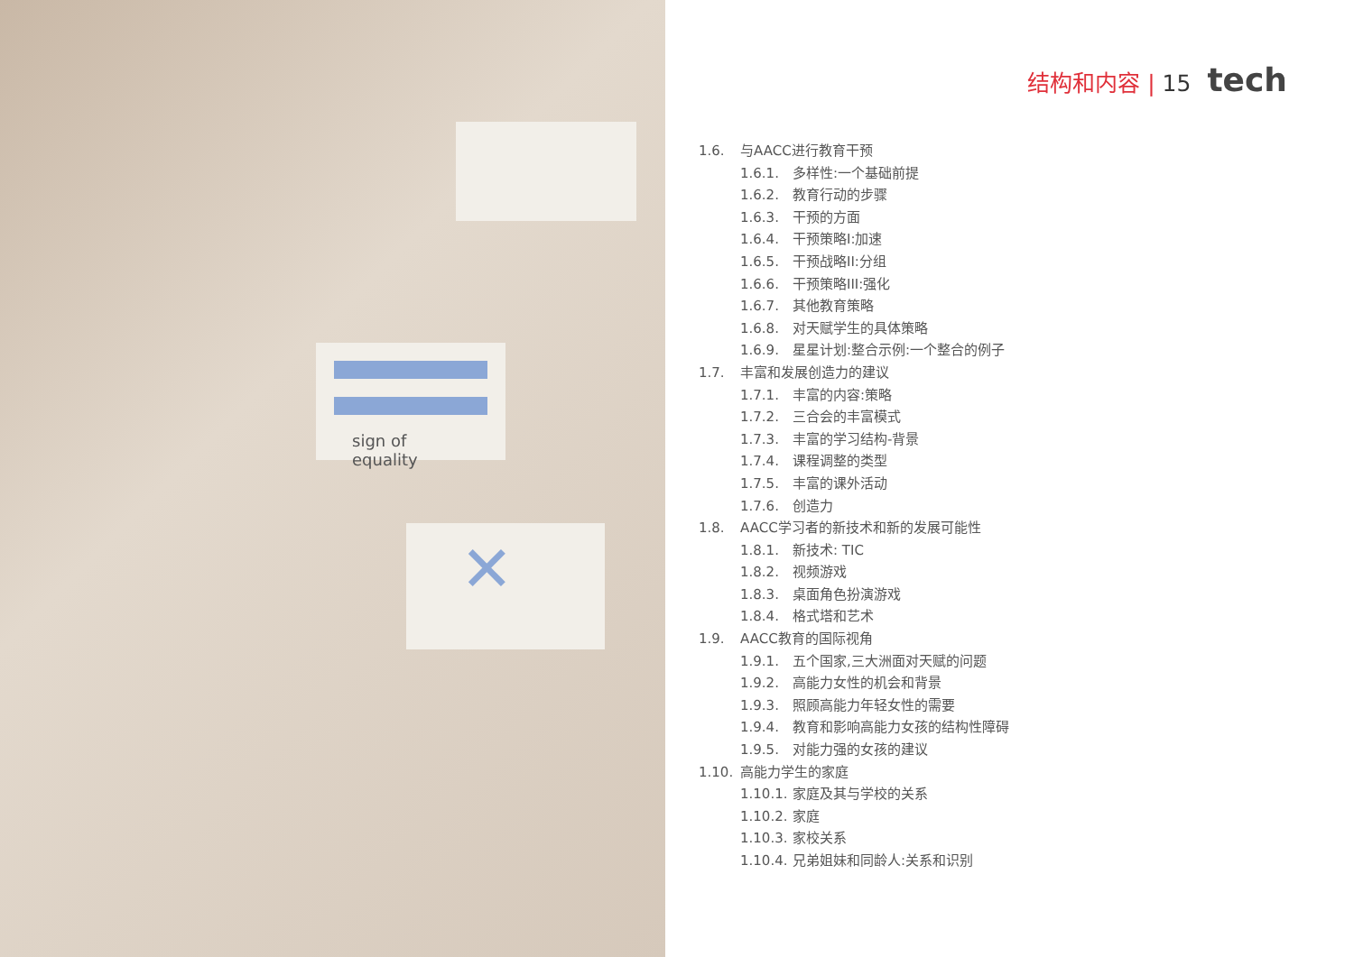sign of equality
✕
结构和内容 | 15 tech
1.6. 与AACC进行教育干预
1.6.1. 多样性:一个基础前提
1.6.2. 教育行动的步骤
1.6.3. 干预的方面
1.6.4. 干预策略I:加速
1.6.5. 干预战略II:分组
1.6.6. 干预策略III:强化
1.6.7. 其他教育策略
1.6.8. 对天赋学生的具体策略
1.6.9. 星星计划:整合示例:一个整合的例子
1.7. 丰富和发展创造力的建议
1.7.1. 丰富的内容:策略
1.7.2. 三合会的丰富模式
1.7.3. 丰富的学习结构-背景
1.7.4. 课程调整的类型
1.7.5. 丰富的课外活动
1.7.6. 创造力
1.8. AACC学习者的新技术和新的发展可能性
1.8.1. 新技术: TIC
1.8.2. 视频游戏
1.8.3. 桌面角色扮演游戏
1.8.4. 格式塔和艺术
1.9. AACC教育的国际视角
1.9.1. 五个国家,三大洲面对天赋的问题
1.9.2. 高能力女性的机会和背景
1.9.3. 照顾高能力年轻女性的需要
1.9.4. 教育和影响高能力女孩的结构性障碍
1.9.5. 对能力强的女孩的建议
1.10. 高能力学生的家庭
1.10.1. 家庭及其与学校的关系
1.10.2. 家庭
1.10.3. 家校关系
1.10.4. 兄弟姐妹和同龄人:关系和识别